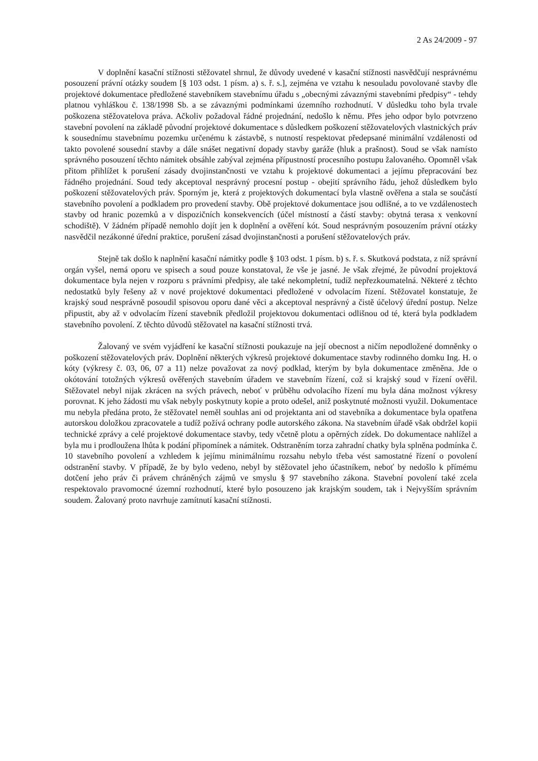2 As 24/2009 - 97
V doplnění kasační stížnosti stěžovatel shrnul, že důvody uvedené v kasační stížnosti nasvědčují nesprávnému posouzení právní otázky soudem [§ 103 odst. 1 písm. a) s. ř. s.], zejména ve vztahu k nesouladu povolované stavby dle projektové dokumentace předložené stavebníkem stavebnímu úřadu s „obecnými závaznými stavebními předpisy“ - tehdy platnou vyhláškou č. 138/1998 Sb. a se závaznými podmínkami územního rozhodnutí. V důsledku toho byla trvale poškozena stěžovatelova práva. Ačkoliv požadoval řádné projednání, nedošlo k němu. Přes jeho odpor bylo potvrzeno stavební povolení na základě původní projektové dokumentace s důsledkem poškození stěžovatelových vlastnických práv k sousednímu stavebnímu pozemku určenému k zástavbě, s nutností respektovat předepsané minimální vzdálenosti od takto povolené sousední stavby a dále snášet negativní dopady stavby garáže (hluk a prašnost). Soud se však namísto správného posouzení těchto námitek obsáhle zabýval zejména přípustností procesního postupu žalovaného. Opomněl však přitom přihlížet k porušení zásady dvojinstančnosti ve vztahu k projektové dokumentaci a jejímu přepracování bez řádného projednání. Soud tedy akceptoval nesprávný procesní postup - obejití správního řádu, jehož důsledkem bylo poškození stěžovatelových práv. Sporným je, která z projektových dokumentací byla vlastně ověřena a stala se součástí stavebního povolení a podkladem pro provedení stavby. Obě projektové dokumentace jsou odlišné, a to ve vzdálenostech stavby od hranic pozemků a v dispozičních konsekvencích (účel místností a částí stavby: obytná terasa x venkovní schodiště). V žádném případě nemohlo dojít jen k doplnění a ověření kót. Soud nesprávným posouzením právní otázky nasvědčil nezákonné úřední praktice, porušení zásad dvojinstančnosti a porušení stěžovatelových práv.
Stejně tak došlo k naplnění kasační námitky podle § 103 odst. 1 písm. b) s. ř. s. Skutková podstata, z níž správní orgán vyšel, nemá oporu ve spisech a soud pouze konstatoval, že vše je jasné. Je však zřejmé, že původní projektová dokumentace byla nejen v rozporu s právními předpisy, ale také nekompletní, tudíž nepřezkoumatelná. Některé z těchto nedostatků byly řešeny až v nové projektové dokumentaci předložené v odvolacím řízení. Stěžovatel konstatuje, že krajský soud nesprávně posoudil spisovou oporu dané věci a akceptoval nesprávný a čistě účelový úřední postup. Nelze připustit, aby až v odvolacím řízení stavebník předložil projektovou dokumentaci odlišnou od té, která byla podkladem stavebního povolení. Z těchto důvodů stěžovatel na kasační stížnosti trvá.
Žalovaný ve svém vyjádření ke kasační stížnosti poukazuje na její obecnost a ničím nepodložené domněnky o poškození stěžovatelových práv. Doplnění některých výkresů projektové dokumentace stavby rodinného domku Ing. H. o kóty (výkresy č. 03, 06, 07 a 11) nelze považovat za nový podklad, kterým by byla dokumentace změněna. Jde o okótování totožných výkresů ověřených stavebním úřadem ve stavebním řízení, což si krajský soud v řízení ověřil. Stěžovatel nebyl nijak zkrácen na svých právech, neboť v průběhu odvolacího řízení mu byla dána možnost výkresy porovnat. K jeho žádosti mu však nebyly poskytnuty kopie a proto odešel, aniž poskytnuté možnosti využil. Dokumentace mu nebyla předána proto, že stěžovatel neměl souhlas ani od projektanta ani od stavebníka a dokumentace byla opatřena autorskou doložkou zpracovatele a tudíž požívá ochrany podle autorského zákona. Na stavebním úřadě však obdržel kopii technické zprávy a celé projektové dokumentace stavby, tedy včetně plotu a opěrných zídek. Do dokumentace nahlížel a byla mu i prodloužena lhůta k podání připomínek a námitek. Odstraněním torza zahradní chatky byla splněna podmínka č. 10 stavebního povolení a vzhledem k jejímu minimálnímu rozsahu nebylo třeba vést samostatné řízení o povolení odstranění stavby. V případě, že by bylo vedeno, nebyl by stěžovatel jeho účastníkem, neboť by nedošlo k přímému dotčení jeho práv či právem chráněných zájmů ve smyslu § 97 stavebního zákona. Stavební povolení také zcela respektovalo pravomocné územní rozhodnutí, které bylo posouzeno jak krajským soudem, tak i Nejvyšším správním soudem. Žalovaný proto navrhuje zamítnutí kasační stížnosti.